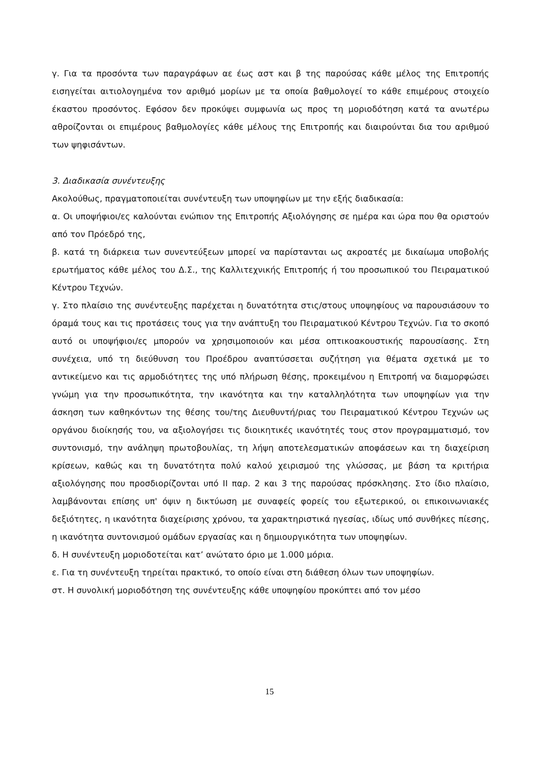γ. Για τα προσόντα των παραγράφων αε έως αστ και β της παρούσας κάθε μέλος της Επιτροπής εισηγείται αιτιολογημένα τον αριθμό μορίων με τα οποία βαθμολογεί το κάθε επιμέρους στοιχείο έκαστου προσόντος. Εφόσον δεν προκύψει συμφωνία ως προς τη μοριοδότηση κατά τα ανωτέρω αθροίζονται οι επιμέρους βαθμολογίες κάθε μέλους της Επιτροπής και διαιρούνται δια του αριθμού των ψηφισάντων.
3. Διαδικασία συνέντευξης
Ακολούθως, πραγματοποιείται συνέντευξη των υποψηφίων με την εξής διαδικασία:
α. Οι υποψήφιοι/ες καλούνται ενώπιον της Επιτροπής Αξιολόγησης σε ημέρα και ώρα που θα οριστούν από τον Πρόεδρό της,
β. κατά τη διάρκεια των συνεντεύξεων μπορεί να παρίστανται ως ακροατές με δικαίωμα υποβολής ερωτήματος κάθε μέλος του Δ.Σ., της Καλλιτεχνικής Επιτροπής ή του προσωπικού του Πειραματικού Κέντρου Τεχνών.
γ. Στο πλαίσιο της συνέντευξης παρέχεται η δυνατότητα στις/στους υποψηφίους να παρουσιάσουν το όραμά τους και τις προτάσεις τους για την ανάπτυξη του Πειραματικού Κέντρου Τεχνών. Για το σκοπό αυτό οι υποψήφιοι/ες μπορούν να χρησιμοποιούν και μέσα οπτικοακουστικής παρουσίασης. Στη συνέχεια, υπό τη διεύθυνση του Προέδρου αναπτύσσεται συζήτηση για θέματα σχετικά με το αντικείμενο και τις αρμοδιότητες της υπό πλήρωση θέσης, προκειμένου η Επιτροπή να διαμορφώσει γνώμη για την προσωπικότητα, την ικανότητα και την καταλληλότητα των υποψηφίων για την άσκηση των καθηκόντων της θέσης του/της Διευθυντή/ριας του Πειραματικού Κέντρου Τεχνών ως οργάνου διοίκησής του, να αξιολογήσει τις διοικητικές ικανότητές τους στον προγραμματισμό, τον συντονισμό, την ανάληψη πρωτοβουλίας, τη λήψη αποτελεσματικών αποφάσεων και τη διαχείριση κρίσεων, καθώς και τη δυνατότητα πολύ καλού χειρισμού της γλώσσας, με βάση τα κριτήρια αξιολόγησης που προσδιορίζονται υπό ΙΙ παρ. 2 και 3 της παρούσας πρόσκλησης. Στο ίδιο πλαίσιο, λαμβάνονται επίσης υπ' όψιν η δικτύωση με συναφείς φορείς του εξωτερικού, οι επικοινωνιακές δεξιότητες, η ικανότητα διαχείρισης χρόνου, τα χαρακτηριστικά ηγεσίας, ιδίως υπό συνθήκες πίεσης, η ικανότητα συντονισμού ομάδων εργασίας και η δημιουργικότητα των υποψηφίων.
δ. Η συνέντευξη μοριοδοτείται κατ’ ανώτατο όριο με 1.000 μόρια.
ε. Για τη συνέντευξη τηρείται πρακτικό, το οποίο είναι στη διάθεση όλων των υποψηφίων.
στ. Η συνολική μοριοδότηση της συνέντευξης κάθε υποψηφίου προκύπτει από τον μέσο
15